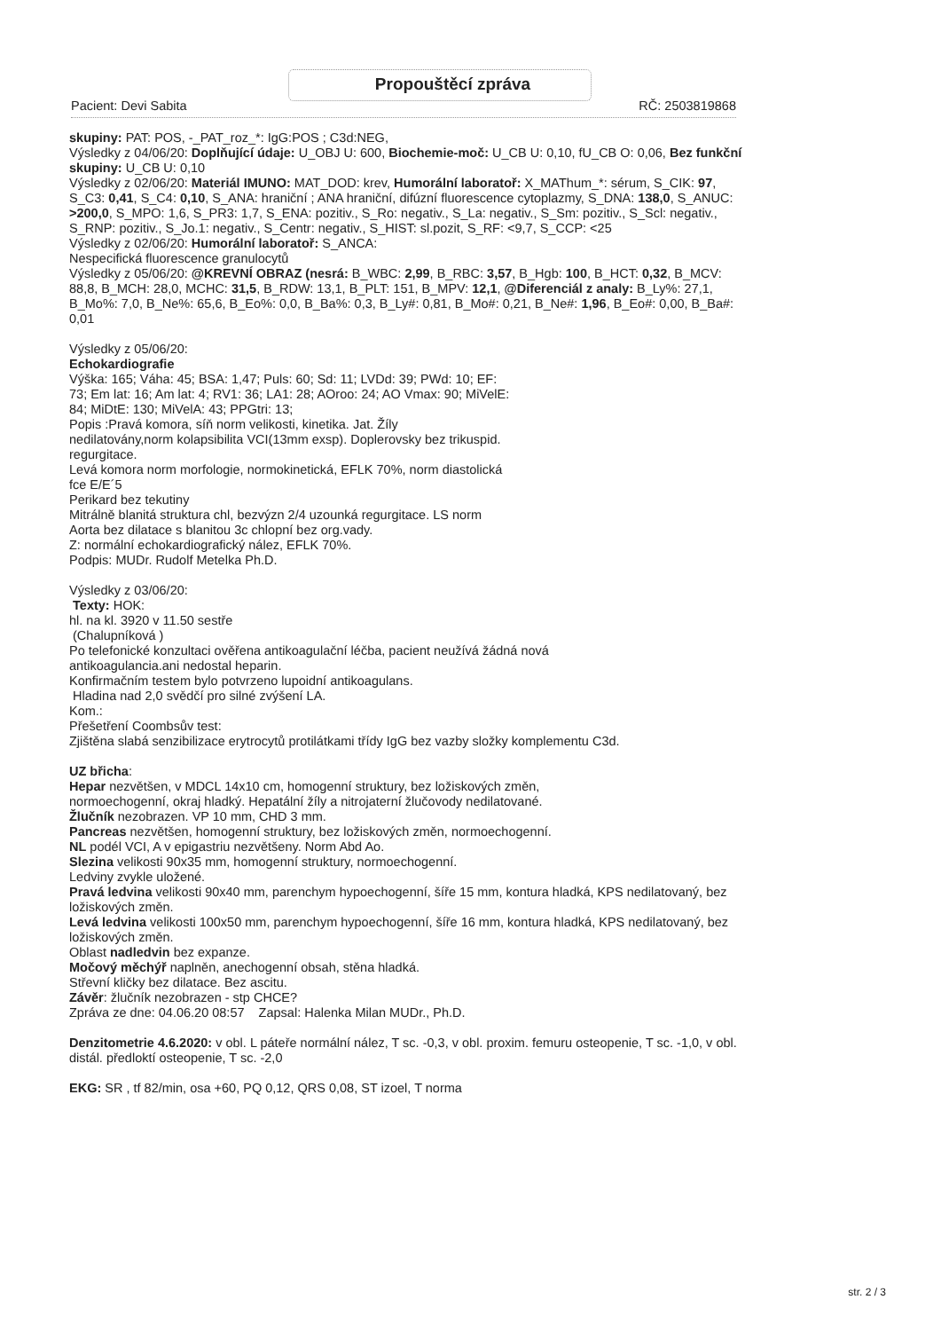Propouštěcí zpráva
Pacient: Devi Sabita RČ: 2503819868
skupiny: PAT: POS, -_PAT_roz_*: IgG:POS ; C3d:NEG,
Výsledky z 04/06/20: Doplňující údaje: U_OBJ U: 600, Biochemie-moč: U_CB U: 0,10, fU_CB O: 0,06, Bez funkční skupiny: U_CB U: 0,10
Výsledky z 02/06/20: Materiál IMUNO: MAT_DOD: krev, Humorální laboratoř: X_MAThum_*: sérum, S_CIK: 97, S_C3: 0,41, S_C4: 0,10, S_ANA: hraniční ; ANA hraniční, difúzní fluorescence cytoplazmy, S_DNA: 138,0, S_ANUC: >200,0, S_MPO: 1,6, S_PR3: 1,7, S_ENA: pozitiv., S_Ro: negativ., S_La: negativ., S_Sm: pozitiv., S_Scl: negativ., S_RNP: pozitiv., S_Jo.1: negativ., S_Centr: negativ., S_HIST: sl.pozit, S_RF: <9,7, S_CCP: <25
Výsledky z 02/06/20: Humorální laboratoř: S_ANCA:
Nespecifická fluorescence granulocytů
Výsledky z 05/06/20: @KREVNÍ OBRAZ (nesrá: B_WBC: 2,99, B_RBC: 3,57, B_Hgb: 100, B_HCT: 0,32, B_MCV: 88,8, B_MCH: 28,0, MCHC: 31,5, B_RDW: 13,1, B_PLT: 151, B_MPV: 12,1, @Diferenciál z analy: B_Ly%: 27,1, B_Mo%: 7,0, B_Ne%: 65,6, B_Eo%: 0,0, B_Ba%: 0,3, B_Ly#: 0,81, B_Mo#: 0,21, B_Ne#: 1,96, B_Eo#: 0,00, B_Ba#: 0,01
Výsledky z 05/06/20:
Echokardiografie
Výška: 165; Váha: 45; BSA: 1,47; Puls: 60; Sd: 11; LVDd: 39; PWd: 10; EF:
73; Em lat: 16; Am lat: 4; RV1: 36; LA1: 28; AOroo: 24; AO Vmax: 90; MiVelE:
84; MiDtE: 130; MiVelA: 43; PPGtri: 13;
Popis :Pravá komora, síň norm velikosti, kinetika. Jat. Žíly
nedilatovány,norm kolapsibilita VCI(13mm exsp). Doplerovsky bez trikuspid.
regurgitace.
Levá komora norm morfologie, normokinetická, EFLK 70%, norm diastolická
fce E/E´5
Perikard bez tekutiny
Mitrálně blanitá struktura chl, bezvýzn 2/4 uzounká regurgitace. LS norm
Aorta bez dilatace s blanitou 3c chlopní bez org.vady.
Z: normální echokardiografický nález, EFLK 70%.
Podpis: MUDr. Rudolf Metelka Ph.D.
Výsledky z 03/06/20:
Texty: HOK:
hl. na kl. 3920 v 11.50 sestře
(Chalupníková )
Po telefonické konzultaci ověřena antikoagulační léčba, pacient neužívá žádná nová
antikoagulancia.ani nedostal heparin.
Konfirmačním testem bylo potvrzeno lupoidní antikoagulans.
Hladina nad 2,0 svědčí pro silné zvýšení LA.
Kom.:
Přešetření Coombsův test:
Zjištěna slabá senzibilizace erytrocytů protilátkami třídy IgG bez vazby složky komplementu C3d.
UZ břicha:
Hepar nezvětšen, v MDCL 14x10 cm, homogenní struktury, bez ložiskových změn,
normoechogenní, okraj hladký. Hepatální žíly a nitrojaterní žlučovody nedilatované.
Žlučník nezobrazen. VP 10 mm, CHD 3 mm.
Pancreas nezvětšen, homogenní struktury, bez ložiskových změn, normoechogenní.
NL podél VCI, A v epigastriu nezvětšeny. Norm Abd Ao.
Slezina velikosti 90x35 mm, homogenní struktury, normoechogenní.
Ledviny zvykle uložené.
Pravá ledvina velikosti 90x40 mm, parenchym hypoechogenní, šíře 15 mm, kontura hladká, KPS nedilatovaný, bez ložiskových změn.
Levá ledvina velikosti 100x50 mm, parenchym hypoechogenní, šíře 16 mm, kontura hladká, KPS nedilatovaný, bez ložiskových změn.
Oblast nadledvin bez expanze.
Močový měchýř naplněn, anechogenní obsah, stěna hladká.
Střevní kličky bez dilatace. Bez ascitu.
Závěr: žlučník nezobrazen - stp CHCE?
Zpráva ze dne: 04.06.20 08:57 Zapsal: Halenka Milan MUDr., Ph.D.
Denzitometrie 4.6.2020: v obl. L páteře normální nález, T sc. -0,3, v obl. proxim. femuru osteopenie, T sc. -1,0, v obl. distál. předloktí osteopenie, T sc. -2,0
EKG: SR , tf 82/min, osa +60, PQ 0,12, QRS 0,08, ST izoel, T norma
str. 2 / 3